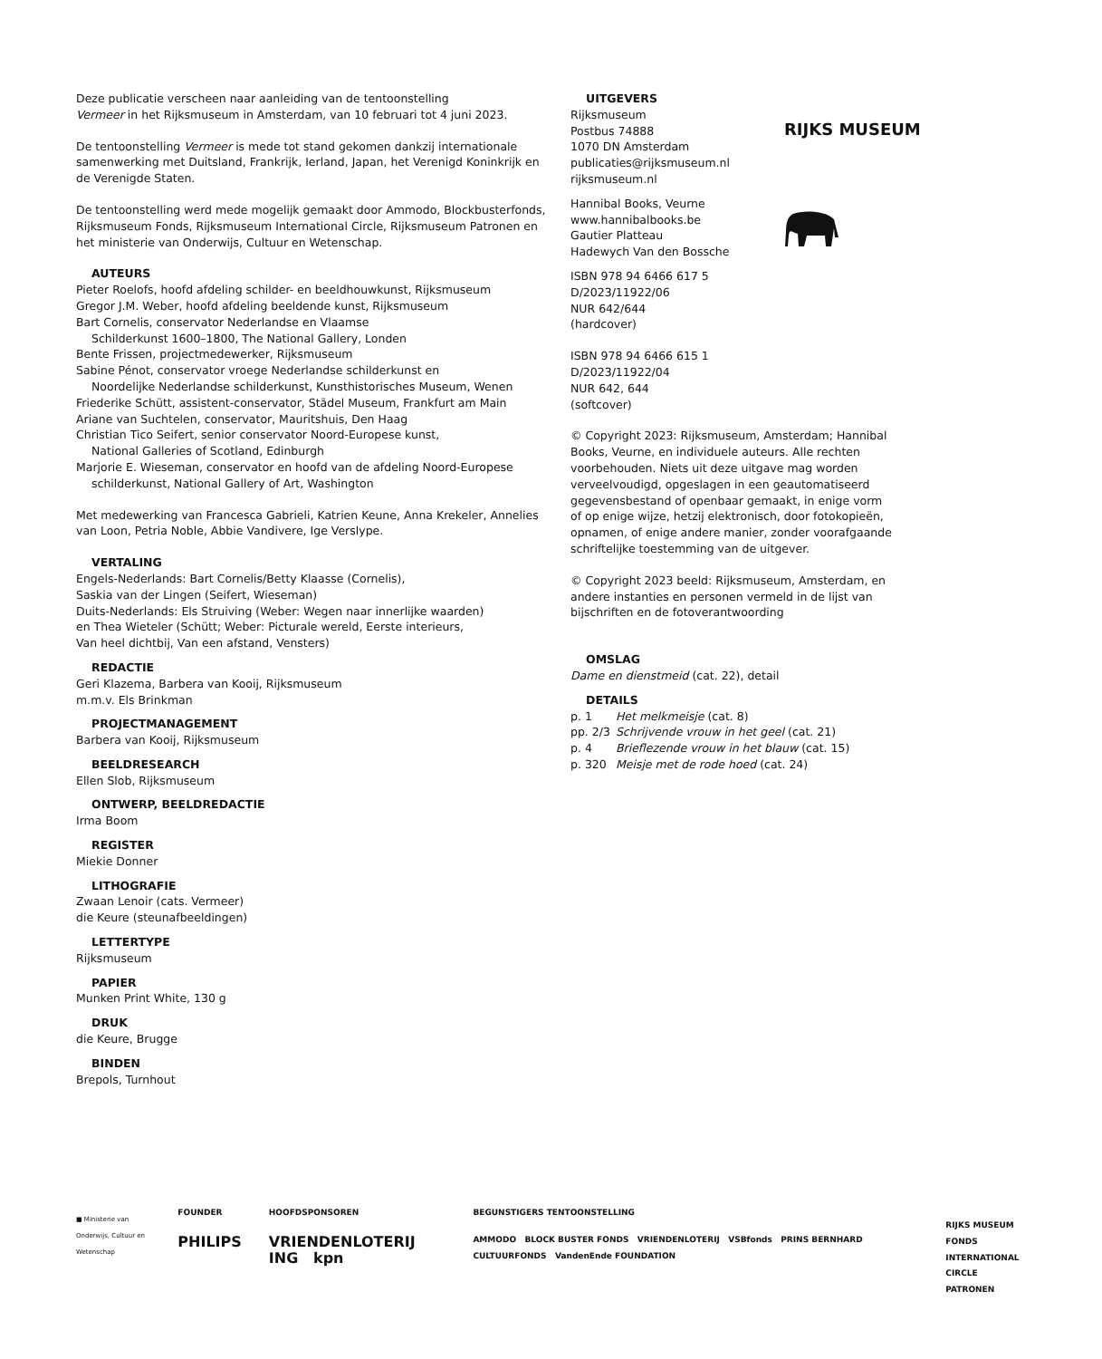Deze publicatie verscheen naar aanleiding van de tentoonstelling
Vermeer in het Rijksmuseum in Amsterdam, van 10 februari tot 4 juni 2023.
De tentoonstelling Vermeer is mede tot stand gekomen dankzij internationale samenwerking met Duitsland, Frankrijk, Ierland, Japan, het Verenigd Koninkrijk en de Verenigde Staten.
De tentoonstelling werd mede mogelijk gemaakt door Ammodo, Blockbusterfonds, Rijksmuseum Fonds, Rijksmuseum International Circle, Rijksmuseum Patronen en het ministerie van Onderwijs, Cultuur en Wetenschap.
AUTEURS
Pieter Roelofs, hoofd afdeling schilder- en beeldhouwkunst, Rijksmuseum
Gregor J.M. Weber, hoofd afdeling beeldende kunst, Rijksmuseum
Bart Cornelis, conservator Nederlandse en Vlaamse
Schilderkunst 1600–1800, The National Gallery, Londen
Bente Frissen, projectmedewerker, Rijksmuseum
Sabine Pénot, conservator vroege Nederlandse schilderkunst en
Noordelijke Nederlandse schilderkunst, Kunsthistorisches Museum, Wenen
Friederike Schütt, assistent-conservator, Städel Museum, Frankfurt am Main
Ariane van Suchtelen, conservator, Mauritshuis, Den Haag
Christian Tico Seifert, senior conservator Noord-Europese kunst,
National Galleries of Scotland, Edinburgh
Marjorie E. Wieseman, conservator en hoofd van de afdeling Noord-Europese
schilderkunst, National Gallery of Art, Washington
Met medewerking van Francesca Gabrieli, Katrien Keune, Anna Krekeler, Annelies van Loon, Petria Noble, Abbie Vandivere, Ige Verslype.
VERTALING
Engels-Nederlands: Bart Cornelis/Betty Klaasse (Cornelis),
Saskia van der Lingen (Seifert, Wieseman)
Duits-Nederlands: Els Struiving (Weber: Wegen naar innerlijke waarden)
en Thea Wieteler (Schütt; Weber: Picturale wereld, Eerste interieurs,
Van heel dichtbij, Van een afstand, Vensters)
REDACTIE
Geri Klazema, Barbera van Kooij, Rijksmuseum
m.m.v. Els Brinkman
PROJECTMANAGEMENT
Barbera van Kooij, Rijksmuseum
BEELDRESEARCH
Ellen Slob, Rijksmuseum
ONTWERP, BEELDREDACTIE
Irma Boom
REGISTER
Miekie Donner
LITHOGRAFIE
Zwaan Lenoir (cats. Vermeer)
die Keure (steunafbeeldingen)
LETTERTYPE
Rijksmuseum
PAPIER
Munken Print White, 130 g
DRUK
die Keure, Brugge
BINDEN
Brepols, Turnhout
UITGEVERS
Rijksmuseum
Postbus 74888
1070 DN Amsterdam
publicaties@rijksmuseum.nl
rijksmuseum.nl
Hannibal Books, Veurne
www.hannibalbooks.be
Gautier Platteau
Hadewych Van den Bossche
ISBN 978 94 6466 617 5
D/2023/11922/06
NUR 642/644
(hardcover)
ISBN 978 94 6466 615 1
D/2023/11922/04
NUR 642, 644
(softcover)
© Copyright 2023: Rijksmuseum, Amsterdam; Hannibal Books, Veurne, en individuele auteurs. Alle rechten voorbehouden. Niets uit deze uitgave mag worden verveelvoudigd, opgeslagen in een geautomatiseerd gegevensbestand of openbaar gemaakt, in enige vorm of op enige wijze, hetzij elektronisch, door fotokopieën, opnamen, of enige andere manier, zonder voorafgaande schriftelijke toestemming van de uitgever.
© Copyright 2023 beeld: Rijksmuseum, Amsterdam, en andere instanties en personen vermeld in de lijst van bijschriften en de fotoverantwoording
OMSLAG
Dame en dienstmeid (cat. 22), detail
DETAILS
| p. 1 | Het melkmeisje (cat. 8) |
| pp. 2/3 | Schrijvende vrouw in het geel (cat. 21) |
| p. 4 | Brieflezende vrouw in het blauw (cat. 15) |
| p. 320 | Meisje met de rode hoed (cat. 24) |
RIJKS MUSEUM
■ Ministerie van Onderwijs, Cultuur en Wetenschap
FOUNDER
PHILIPS
HOOFDSPONSOREN
VRIENDENLOTERIJ ING kpn
BEGUNSTIGERS TENTOONSTELLING
AMMODO BLOCK BUSTER FONDS VRIENDENLOTERIJ VSBfonds PRINS BERNHARD CULTUURFONDS VandenEnde FOUNDATION
RIJKS MUSEUM FONDS
INTERNATIONAL CIRCLE
PATRONEN